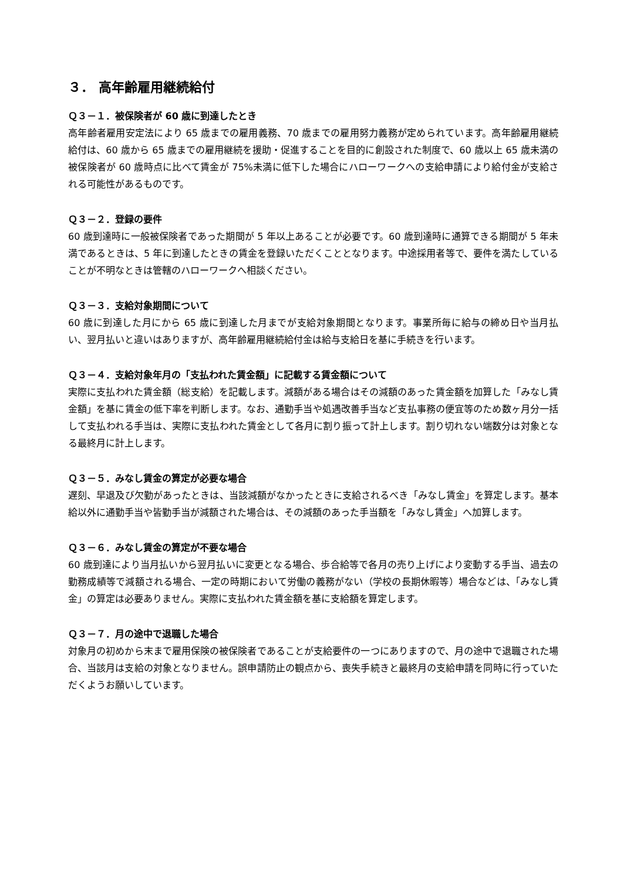３． 高年齢雇用継続給付
Ｑ３－１．被保険者が 60 歳に到達したとき
高年齢者雇用安定法により 65 歳までの雇用義務、70 歳までの雇用努力義務が定められています。高年齢雇用継続給付は、60 歳から 65 歳までの雇用継続を援助・促進することを目的に創設された制度で、60 歳以上 65 歳未満の被保険者が 60 歳時点に比べて賃金が 75%未満に低下した場合にハローワークへの支給申請により給付金が支給される可能性があるものです。
Ｑ３－２．登録の要件
60 歳到達時に一般被保険者であった期間が 5 年以上あることが必要です。60 歳到達時に通算できる期間が 5 年未満であるときは、5 年に到達したときの賃金を登録いただくこととなります。中途採用者等で、要件を満たしていることが不明なときは管轄のハローワークへ相談ください。
Ｑ３－３．支給対象期間について
60 歳に到達した月にから 65 歳に到達した月までが支給対象期間となります。事業所毎に給与の締め日や当月払い、翌月払いと違いはありますが、高年齢雇用継続給付金は給与支給日を基に手続きを行います。
Ｑ３－４．支給対象年月の「支払われた賃金額」に記載する賃金額について
実際に支払われた賃金額（総支給）を記載します。減額がある場合はその減額のあった賃金額を加算した「みなし賃金額」を基に賃金の低下率を判断します。なお、通勤手当や処遇改善手当など支払事務の便宜等のため数ヶ月分一括して支払われる手当は、実際に支払われた賃金として各月に割り振って計上します。割り切れない端数分は対象となる最終月に計上します。
Ｑ３－５．みなし賃金の算定が必要な場合
遅刻、早退及び欠勤があったときは、当該減額がなかったときに支給されるべき「みなし賃金」を算定します。基本給以外に通勤手当や皆勤手当が減額された場合は、その減額のあった手当額を「みなし賃金」へ加算します。
Ｑ３－６．みなし賃金の算定が不要な場合
60 歳到達により当月払いから翌月払いに変更となる場合、歩合給等で各月の売り上げにより変動する手当、過去の勤務成績等で減額される場合、一定の時期において労働の義務がない（学校の長期休暇等）場合などは、「みなし賃金」の算定は必要ありません。実際に支払われた賃金額を基に支給額を算定します。
Ｑ３－７．月の途中で退職した場合
対象月の初めから末まで雇用保険の被保険者であることが支給要件の一つにありますので、月の途中で退職された場合、当該月は支給の対象となりません。誤申請防止の観点から、喪失手続きと最終月の支給申請を同時に行っていただくようお願いしています。